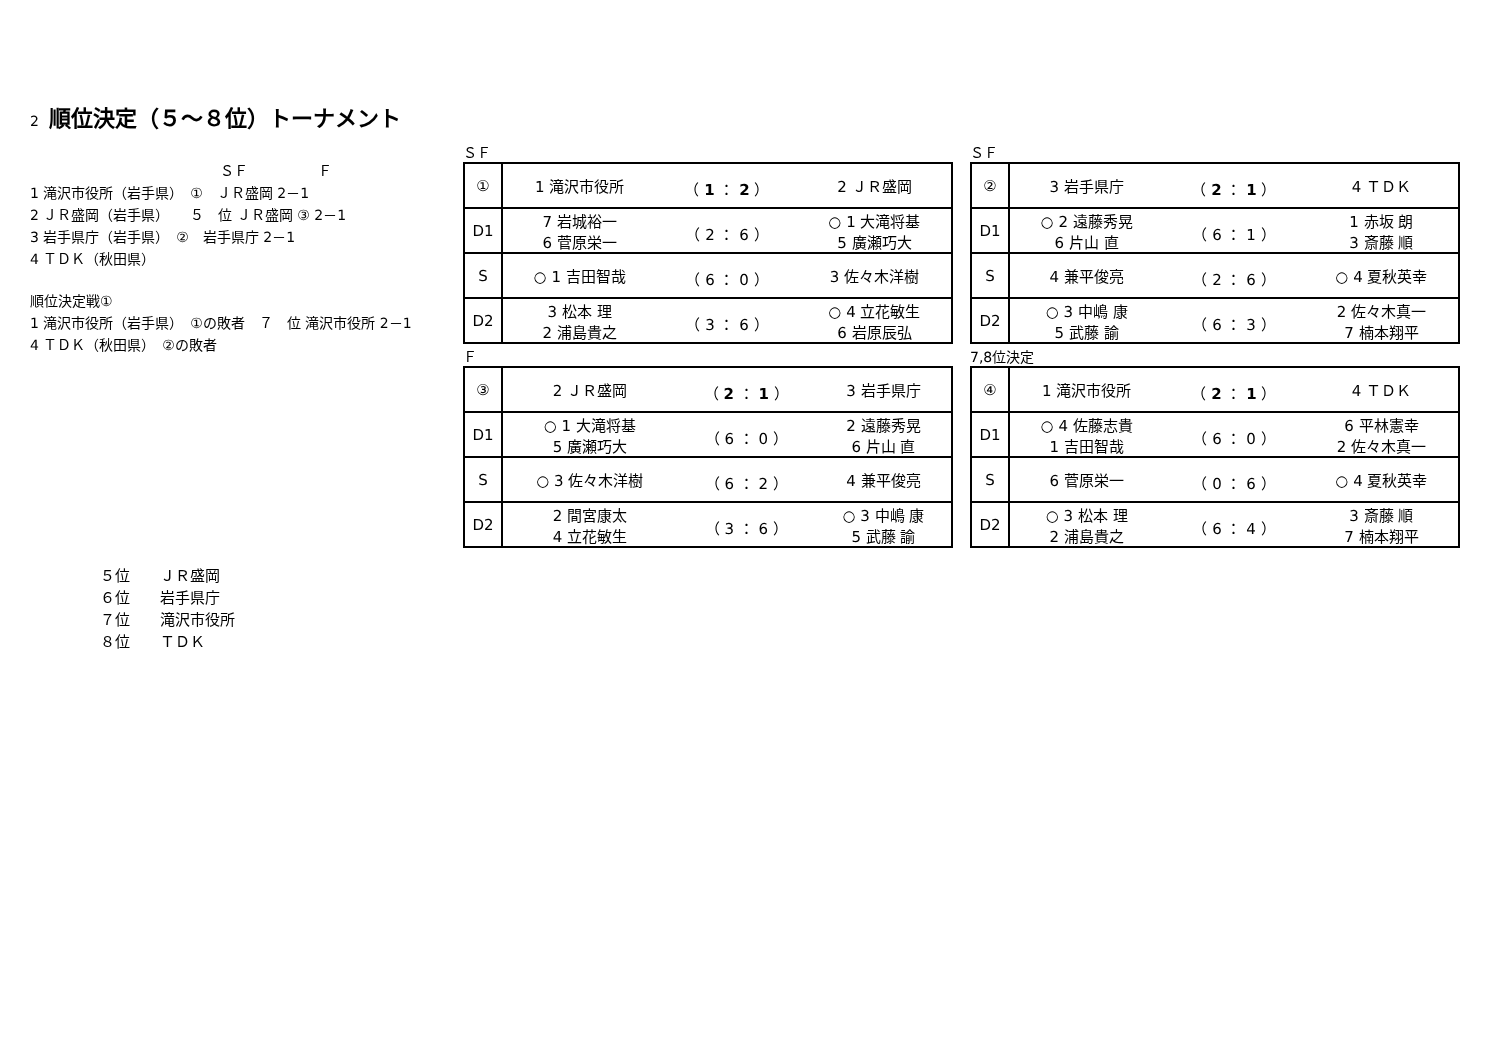2 順位決定（５～８位）トーナメント
ＳＦ　　　　　Ｆ
1 滝沢市役所（岩手県）　①　ＪＲ盛岡 2－1
2 ＪＲ盛岡（岩手県）　　５　位 ＪＲ盛岡 ③ 2－1
3 岩手県庁（岩手県）　②　岩手県庁 2－1
4 ＴＤＫ（秋田県）
順位決定戦①
1 滝沢市役所（岩手県）　①の敗者　７　位 滝沢市役所 2－1
4 ＴＤＫ（秋田県）　②の敗者
ＳＦ
| ① | 1 滝沢市役所 | （ 1 ： 2 ） | 2 ＪＲ盛岡 |
| D1 | 7 岩城裕一 6 菅原栄一 | （ 2 ： 6 ） | ○ 1 大滝将基 5 廣瀬巧大 |
| S | ○ 1 吉田智哉 | （ 6 ： 0 ） | 3 佐々木洋樹 |
| D2 | 3 松本 理 2 浦島貴之 | （ 3 ： 6 ） | ○ 4 立花敏生 6 岩原辰弘 |
ＳＦ
| ② | 3 岩手県庁 | （ 2 ： 1 ） | 4 ＴＤＫ |
| D1 | ○ 2 遠藤秀晃 6 片山 直 | （ 6 ： 1 ） | 1 赤坂 朗 3 斎藤 順 |
| S | 4 兼平俊亮 | （ 2 ： 6 ） | ○ 4 夏秋英幸 |
| D2 | ○ 3 中嶋 康 5 武藤 諭 | （ 6 ： 3 ） | 2 佐々木真一 7 楠本翔平 |
Ｆ
| ③ | 2 ＪＲ盛岡 | （ 2 ： 1 ） | 3 岩手県庁 |
| D1 | ○ 1 大滝将基 5 廣瀬巧大 | （ 6 ： 0 ） | 2 遠藤秀晃 6 片山 直 |
| S | ○ 3 佐々木洋樹 | （ 6 ： 2 ） | 4 兼平俊亮 |
| D2 | 2 間宮康太 4 立花敏生 | （ 3 ： 6 ） | ○ 3 中嶋 康 5 武藤 諭 |
7,8位決定
| ④ | 1 滝沢市役所 | （ 2 ： 1 ） | 4 ＴＤＫ |
| D1 | ○ 4 佐藤志貴 1 吉田智哉 | （ 6 ： 0 ） | 6 平林憲幸 2 佐々木真一 |
| S | 6 菅原栄一 | （ 0 ： 6 ） | ○ 4 夏秋英幸 |
| D2 | ○ 3 松本 理 2 浦島貴之 | （ 6 ： 4 ） | 3 斎藤 順 7 楠本翔平 |
５位　　ＪＲ盛岡
６位　　岩手県庁
７位　　滝沢市役所
８位　　ＴＤＫ